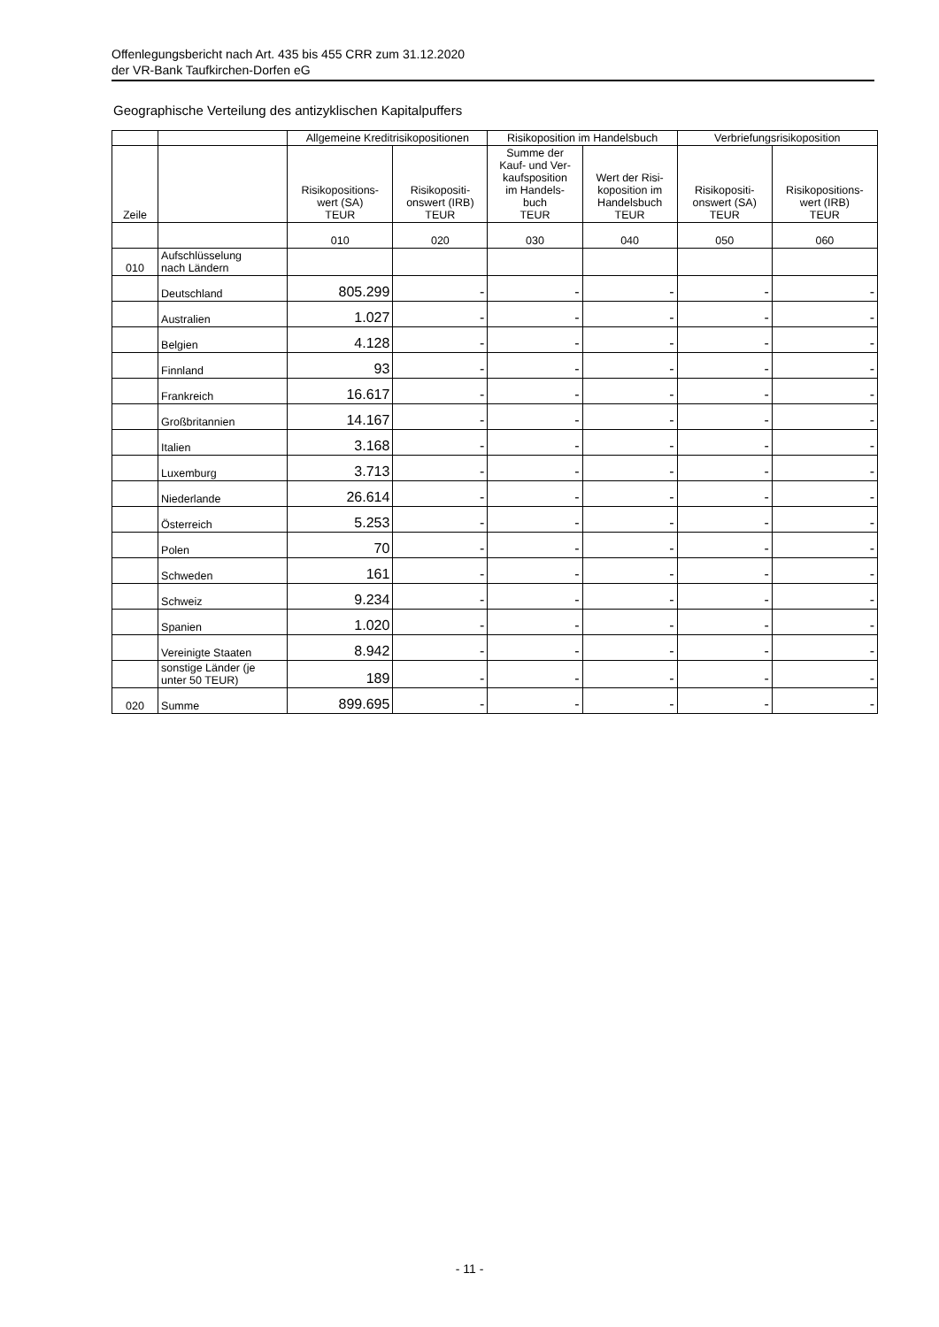Offenlegungsbericht nach Art. 435 bis 455 CRR zum 31.12.2020
der VR-Bank Taufkirchen-Dorfen eG
Geographische Verteilung des antizyklischen Kapitalpuffers
| | | Allgemeine Kreditrisikopositionen | | Risikoposition im Handelsbuch | | Verbriefungsrisikoposition | |
| --- | --- | --- | --- | --- | --- | --- | --- |
| Zeile | | Risikopositions- wert (SA) TEUR | Risikopositi- onswert (IRB) TEUR | Summe der Kauf- und Ver- kaufsposition im Handels- buch TEUR | Wert der Risi- koposition im Handelsbuch TEUR | Risikopositi- onswert (SA) TEUR | Risikopositions- wert (IRB) TEUR |
| | | 010 | 020 | 030 | 040 | 050 | 060 |
| 010 | Aufschlüsselung nach Ländern | | | | | | |
| | Deutschland | 805.299 | - | - | - | - | - |
| | Australien | 1.027 | - | - | - | - | - |
| | Belgien | 4.128 | - | - | - | - | - |
| | Finnland | 93 | - | - | - | - | - |
| | Frankreich | 16.617 | - | - | - | - | - |
| | Großbritannien | 14.167 | - | - | - | - | - |
| | Italien | 3.168 | - | - | - | - | - |
| | Luxemburg | 3.713 | - | - | - | - | - |
| | Niederlande | 26.614 | - | - | - | - | - |
| | Österreich | 5.253 | - | - | - | - | - |
| | Polen | 70 | - | - | - | - | - |
| | Schweden | 161 | - | - | - | - | - |
| | Schweiz | 9.234 | - | - | - | - | - |
| | Spanien | 1.020 | - | - | - | - | - |
| | Vereinigte Staaten | 8.942 | - | - | - | - | - |
| | sonstige Länder (je unter 50 TEUR) | 189 | - | - | - | - | - |
| 020 | Summe | 899.695 | - | - | - | - | - |
- 11 -